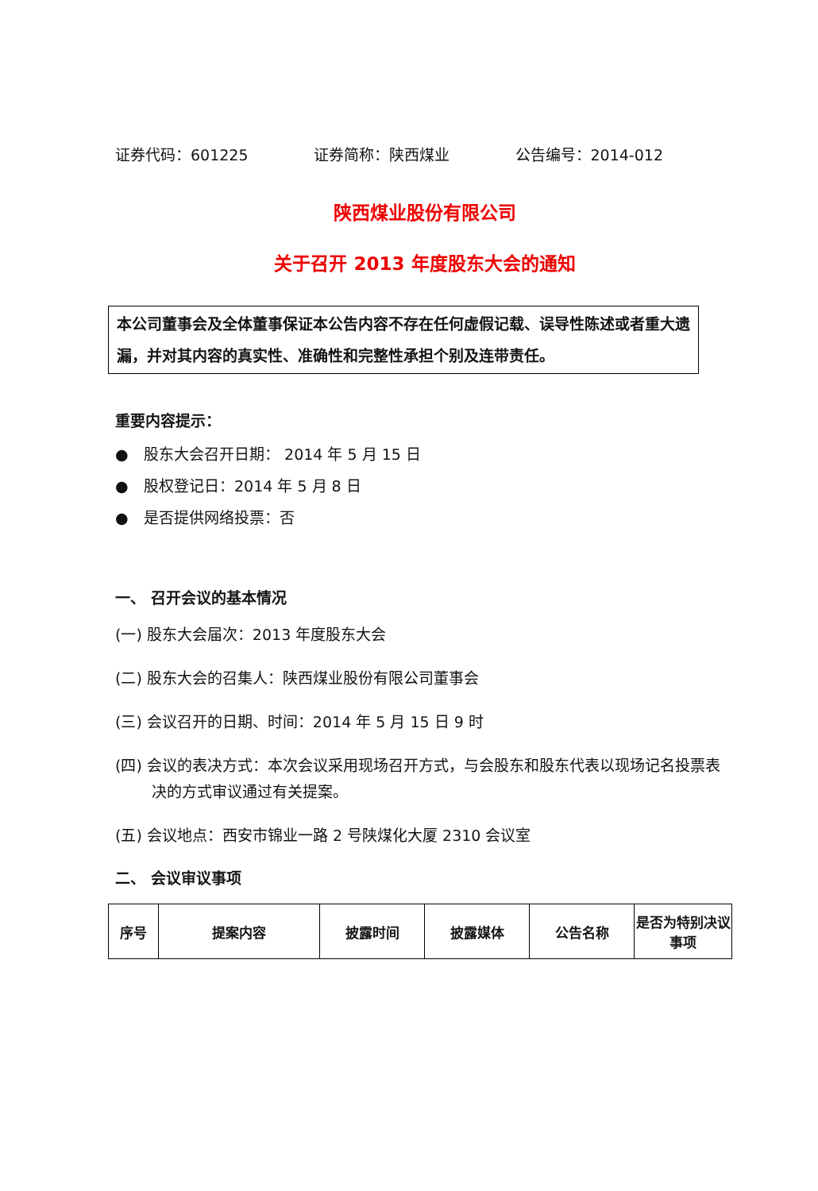证券代码：601225 证券简称：陕西煤业 公告编号：2014-012
陕西煤业股份有限公司
关于召开 2013 年度股东大会的通知
本公司董事会及全体董事保证本公告内容不存在任何虚假记载、误导性陈述或者重大遗漏，并对其内容的真实性、准确性和完整性承担个别及连带责任。
重要内容提示：
● 股东大会召开日期： 2014 年 5 月 15 日
● 股权登记日：2014 年 5 月 8 日
● 是否提供网络投票：否
一、 召开会议的基本情况
(一) 股东大会届次：2013 年度股东大会
(二) 股东大会的召集人：陕西煤业股份有限公司董事会
(三) 会议召开的日期、时间：2014 年 5 月 15 日 9 时
(四) 会议的表决方式：本次会议采用现场召开方式，与会股东和股东代表以现场记名投票表决的方式审议通过有关提案。
(五) 会议地点：西安市锦业一路 2 号陕煤化大厦 2310 会议室
二、 会议审议事项
| 序号 | 提案内容 | 披露时间 | 披露媒体 | 公告名称 | 是否为特别决议事项 |
| --- | --- | --- | --- | --- | --- |